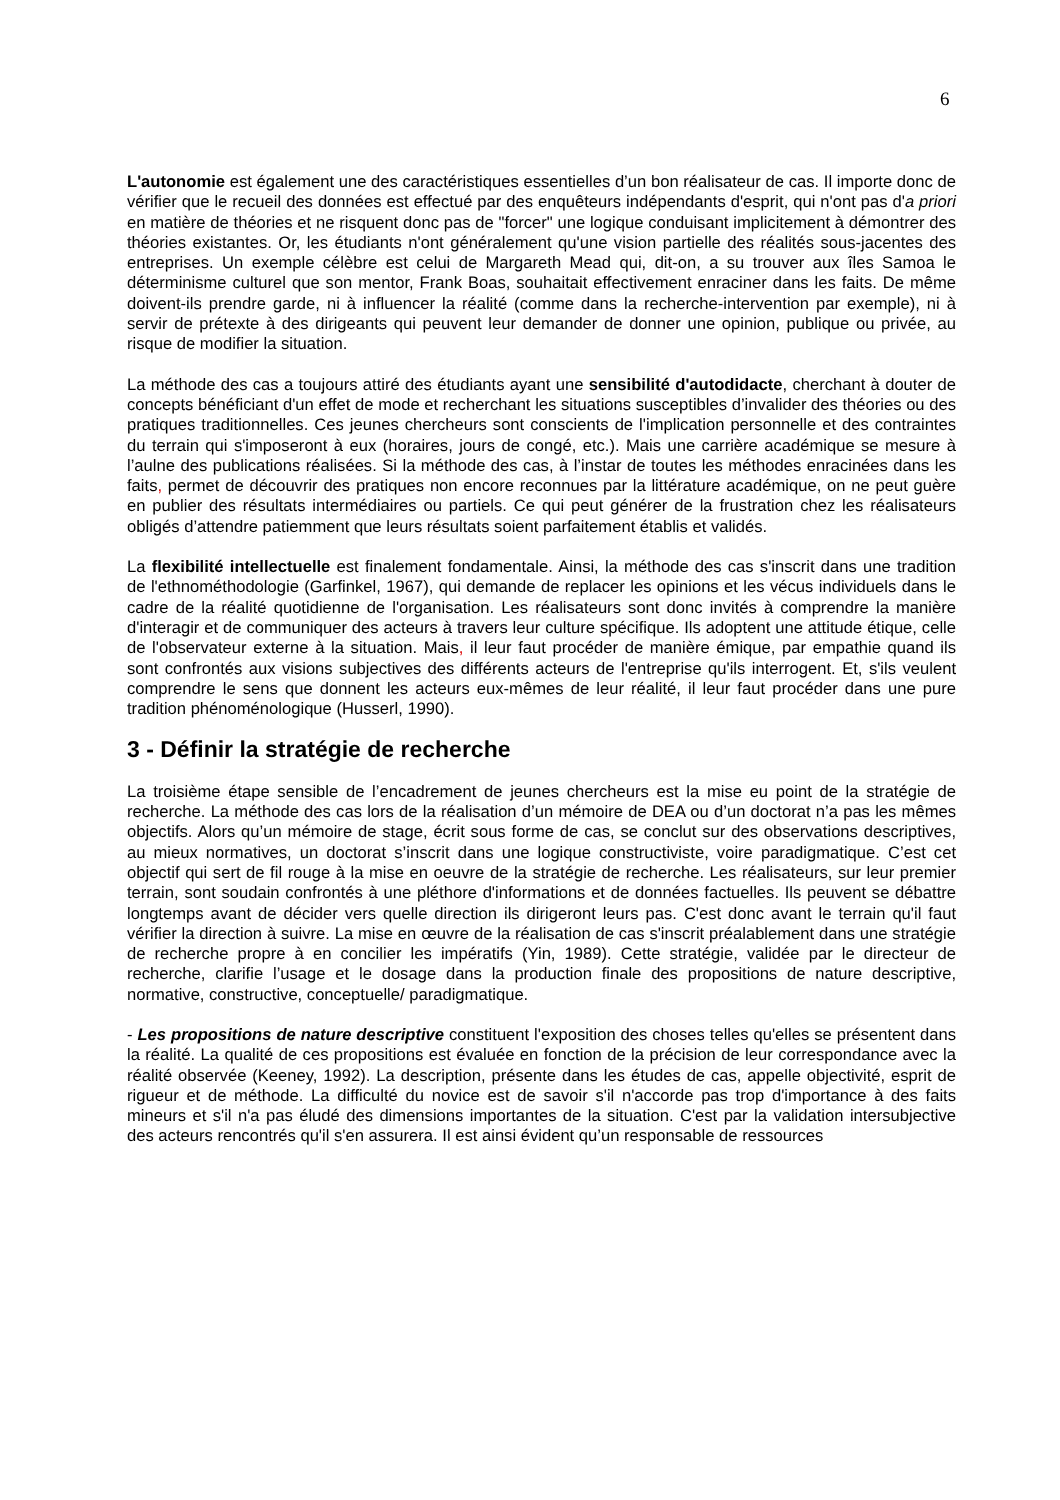6
L'autonomie est également une des caractéristiques essentielles d’un bon réalisateur de cas. Il importe donc de vérifier que le recueil des données est effectué par des enquêteurs indépendants d'esprit, qui n'ont pas d'a priori en matière de théories et ne risquent donc pas de "forcer" une logique conduisant implicitement à démontrer des théories existantes. Or, les étudiants n'ont généralement qu'une vision partielle des réalités sous-jacentes des entreprises. Un exemple célèbre est celui de Margareth Mead qui, dit-on, a su trouver aux îles Samoa le déterminisme culturel que son mentor, Frank Boas, souhaitait effectivement enraciner dans les faits. De même doivent-ils prendre garde, ni à influencer la réalité (comme dans la recherche-intervention par exemple), ni à servir de prétexte à des dirigeants qui peuvent leur demander de donner une opinion, publique ou privée, au risque de modifier la situation.
La méthode des cas a toujours attiré des étudiants ayant une sensibilité d'autodidacte, cherchant à douter de concepts bénéficiant d'un effet de mode et recherchant les situations susceptibles d’invalider des théories ou des pratiques traditionnelles. Ces jeunes chercheurs sont conscients de l'implication personnelle et des contraintes du terrain qui s'imposeront à eux (horaires, jours de congé, etc.). Mais une carrière académique se mesure à l’aulne des publications réalisées. Si la méthode des cas, à l’instar de toutes les méthodes enracinées dans les faits, permet de découvrir des pratiques non encore reconnues par la littérature académique, on ne peut guère en publier des résultats intermédiaires ou partiels. Ce qui peut générer de la frustration chez les réalisateurs obligés d’attendre patiemment que leurs résultats soient parfaitement établis et validés.
La flexibilité intellectuelle est finalement fondamentale. Ainsi, la méthode des cas s'inscrit dans une tradition de l'ethnométhodologie (Garfinkel, 1967), qui demande de replacer les opinions et les vécus individuels dans le cadre de la réalité quotidienne de l'organisation. Les réalisateurs sont donc invités à comprendre la manière d'interagir et de communiquer des acteurs à travers leur culture spécifique. Ils adoptent une attitude étique, celle de l'observateur externe à la situation. Mais, il leur faut procéder de manière émique, par empathie quand ils sont confrontés aux visions subjectives des différents acteurs de l'entreprise qu'ils interrogent. Et, s'ils veulent comprendre le sens que donnent les acteurs eux-mêmes de leur réalité, il leur faut procéder dans une pure tradition phénoménologique (Husserl, 1990).
3 - Définir la stratégie de recherche
La troisième étape sensible de l’encadrement de jeunes chercheurs est la mise eu point de la stratégie de recherche. La méthode des cas lors de la réalisation d’un mémoire de DEA ou d’un doctorat n’a pas les mêmes objectifs. Alors qu’un mémoire de stage, écrit sous forme de cas, se conclut sur des observations descriptives, au mieux normatives, un doctorat s’inscrit dans une logique constructiviste, voire paradigmatique. C’est cet objectif qui sert de fil rouge à la mise en oeuvre de la stratégie de recherche. Les réalisateurs, sur leur premier terrain, sont soudain confrontés à une pléthore d'informations et de données factuelles. Ils peuvent se débattre longtemps avant de décider vers quelle direction ils dirigeront leurs pas. C'est donc avant le terrain qu'il faut vérifier la direction à suivre. La mise en œuvre de la réalisation de cas s'inscrit préalablement dans une stratégie de recherche propre à en concilier les impératifs (Yin, 1989). Cette stratégie, validée par le directeur de recherche, clarifie l’usage et le dosage dans la production finale des propositions de nature descriptive, normative, constructive, conceptuelle/ paradigmatique.
- Les propositions de nature descriptive constituent l'exposition des choses telles qu'elles se présentent dans la réalité. La qualité de ces propositions est évaluée en fonction de la précision de leur correspondance avec la réalité observée (Keeney, 1992). La description, présente dans les études de cas, appelle objectivité, esprit de rigueur et de méthode. La difficulté du novice est de savoir s'il n'accorde pas trop d'importance à des faits mineurs et s'il n'a pas éludé des dimensions importantes de la situation. C'est par la validation intersubjective des acteurs rencontrés qu'il s'en assurera. Il est ainsi évident qu’un responsable de ressources